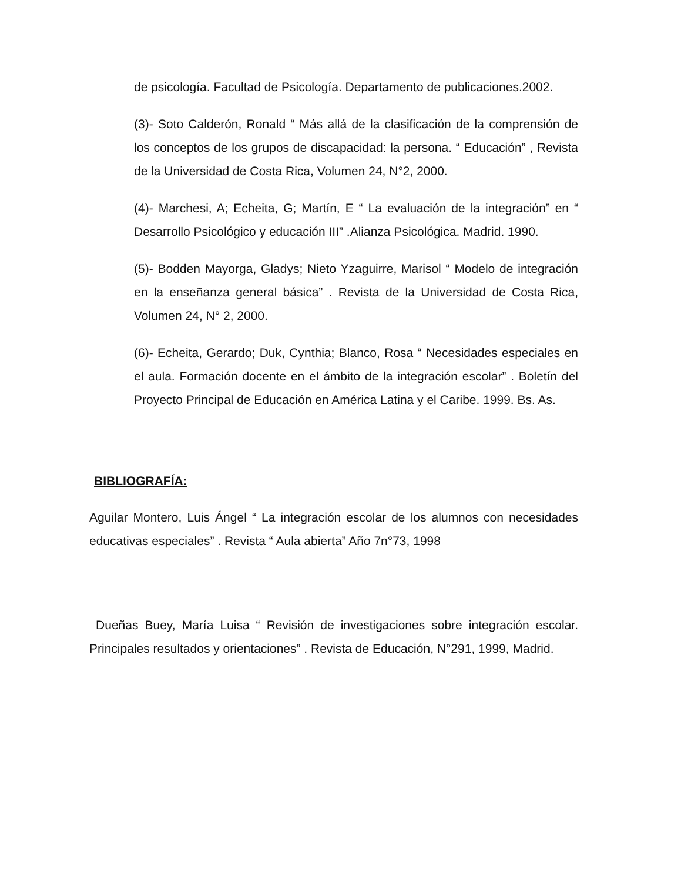de psicología. Facultad de Psicología. Departamento de publicaciones.2002.
(3)- Soto Calderón, Ronald “ Más allá de la clasificación de la comprensión de los conceptos de los grupos de discapacidad: la persona. “ Educación” , Revista de la Universidad de Costa Rica, Volumen 24, N°2, 2000.
(4)- Marchesi, A; Echeita, G; Martín, E “ La evaluación de la integración” en “ Desarrollo Psicológico y educación III” .Alianza Psicológica. Madrid. 1990.
(5)- Bodden Mayorga, Gladys; Nieto Yzaguirre, Marisol “ Modelo de integración en la enseñanza general básica” . Revista de la Universidad de Costa Rica, Volumen 24, N° 2, 2000.
(6)- Echeita, Gerardo; Duk, Cynthia; Blanco, Rosa “ Necesidades especiales en el aula. Formación docente en el ámbito de la integración escolar” . Boletín del Proyecto Principal de Educación en América Latina y el Caribe. 1999. Bs. As.
BIBLIOGRAFÍA:
Aguilar Montero, Luis Ángel “ La integración escolar de los alumnos con necesidades educativas especiales” . Revista “ Aula abierta” Año 7n°73, 1998
Dueñas Buey, María Luisa “ Revisión de investigaciones sobre integración escolar. Principales resultados y orientaciones” . Revista de Educación, N°291, 1999, Madrid.